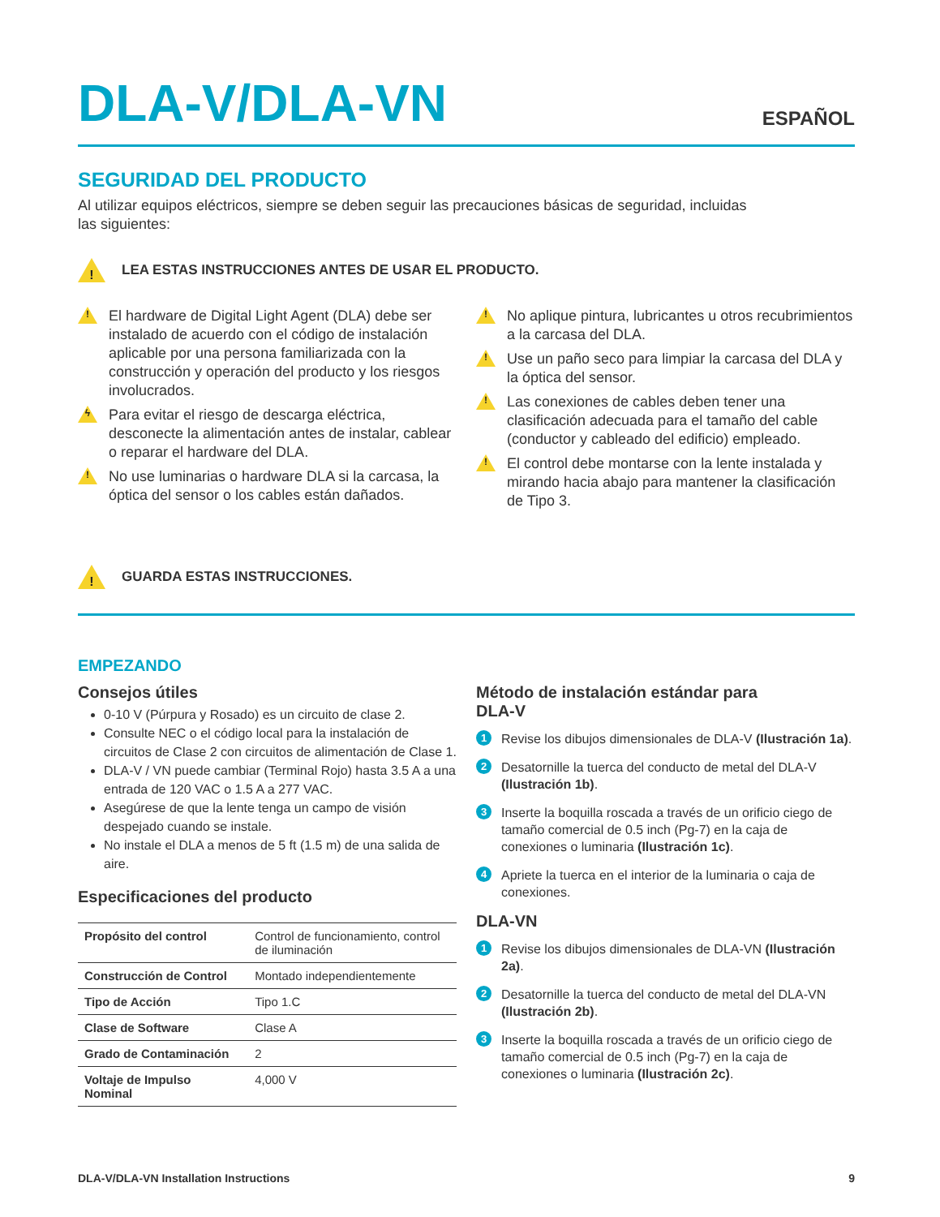DLA-V/DLA-VN
ESPAÑOL
SEGURIDAD DEL PRODUCTO
Al utilizar equipos eléctricos, siempre se deben seguir las precauciones básicas de seguridad, incluidas
las siguientes:
! LEA ESTAS INSTRUCCIONES ANTES DE USAR EL PRODUCTO.
! El hardware de Digital Light Agent (DLA) debe ser instalado de acuerdo con el código de instalación aplicable por una persona familiarizada con la construcción y operación del producto y los riesgos involucrados.
ϟ Para evitar el riesgo de descarga eléctrica, desconecte la alimentación antes de instalar, cablear o reparar el hardware del DLA.
! No use luminarias o hardware DLA si la carcasa, la óptica del sensor o los cables están dañados.
! No aplique pintura, lubricantes u otros recubrimientos a la carcasa del DLA.
! Use un paño seco para limpiar la carcasa del DLA y la óptica del sensor.
! Las conexiones de cables deben tener una clasificación adecuada para el tamaño del cable (conductor y cableado del edificio) empleado.
! El control debe montarse con la lente instalada y mirando hacia abajo para mantener la clasificación de Tipo 3.
! GUARDA ESTAS INSTRUCCIONES.
EMPEZANDO
Consejos útiles
0-10 V (Púrpura y Rosado) es un circuito de clase 2.
Consulte NEC o el código local para la instalación de circuitos de Clase 2 con circuitos de alimentación de Clase 1.
DLA-V / VN puede cambiar (Terminal Rojo) hasta 3.5 A a una entrada de 120 VAC o 1.5 A a 277 VAC.
Asegúrese de que la lente tenga un campo de visión despejado cuando se instale.
No instale el DLA a menos de 5 ft (1.5 m) de una salida de aire.
Especificaciones del producto
| Propósito del control | Control de funcionamiento, control de iluminación |
| Construcción de Control | Montado independientemente |
| Tipo de Acción | Tipo 1.C |
| Clase de Software | Clase A |
| Grado de Contaminación | 2 |
| Voltaje de Impulso Nominal | 4,000 V |
Método de instalación estándar para
DLA-V
1 Revise los dibujos dimensionales de DLA-V (Ilustración 1a).
2 Desatornille la tuerca del conducto de metal del DLA-V (Ilustración 1b).
3 Inserte la boquilla roscada a través de un orificio ciego de tamaño comercial de 0.5 inch (Pg-7) en la caja de conexiones o luminaria (Ilustración 1c).
4 Apriete la tuerca en el interior de la luminaria o caja de conexiones.
DLA-VN
1 Revise los dibujos dimensionales de DLA-VN (Ilustración 2a).
2 Desatornille la tuerca del conducto de metal del DLA-VN (Ilustración 2b).
3 Inserte la boquilla roscada a través de un orificio ciego de tamaño comercial de 0.5 inch (Pg-7) en la caja de conexiones o luminaria (Ilustración 2c).
DLA-V/DLA-VN Installation Instructions 9